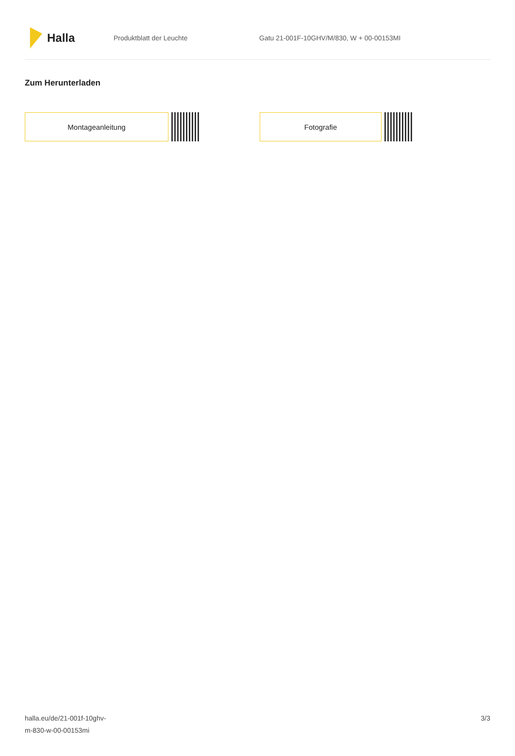Halla
Produktblatt der Leuchte
Gatu 21-001F-10GHV/M/830, W + 00-00153MI
Zum Herunterladen
Montageanleitung Fotografie
halla.eu/de/21-001f-10ghv-
m-830-w-00-00153mi
3/3